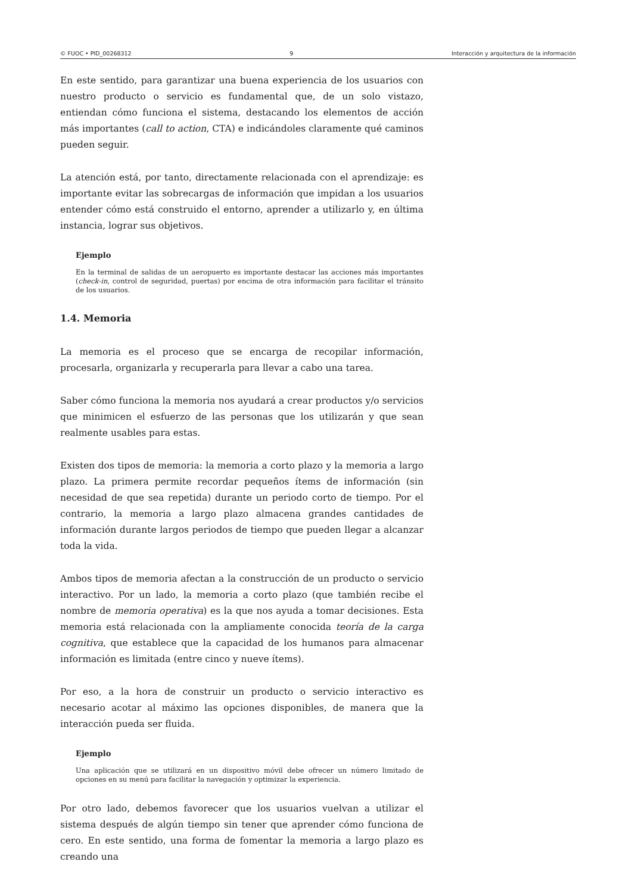© FUOC • PID_00268312 9 Interacción y arquitectura de la información
En este sentido, para garantizar una buena experiencia de los usuarios con nuestro producto o servicio es fundamental que, de un solo vistazo, entiendan cómo funciona el sistema, destacando los elementos de acción más importantes (call to action, CTA) e indicándoles claramente qué caminos pueden seguir.
La atención está, por tanto, directamente relacionada con el aprendizaje: es importante evitar las sobrecargas de información que impidan a los usuarios entender cómo está construido el entorno, aprender a utilizarlo y, en última instancia, lograr sus objetivos.
Ejemplo
En la terminal de salidas de un aeropuerto es importante destacar las acciones más importantes (check-in, control de seguridad, puertas) por encima de otra información para facilitar el tránsito de los usuarios.
1.4. Memoria
La memoria es el proceso que se encarga de recopilar información, procesarla, organizarla y recuperarla para llevar a cabo una tarea.
Saber cómo funciona la memoria nos ayudará a crear productos y/o servicios que minimicen el esfuerzo de las personas que los utilizarán y que sean realmente usables para estas.
Existen dos tipos de memoria: la memoria a corto plazo y la memoria a largo plazo. La primera permite recordar pequeños ítems de información (sin necesidad de que sea repetida) durante un periodo corto de tiempo. Por el contrario, la memoria a largo plazo almacena grandes cantidades de información durante largos periodos de tiempo que pueden llegar a alcanzar toda la vida.
Ambos tipos de memoria afectan a la construcción de un producto o servicio interactivo. Por un lado, la memoria a corto plazo (que también recibe el nombre de memoria operativa) es la que nos ayuda a tomar decisiones. Esta memoria está relacionada con la ampliamente conocida teoría de la carga cognitiva, que establece que la capacidad de los humanos para almacenar información es limitada (entre cinco y nueve ítems).
Por eso, a la hora de construir un producto o servicio interactivo es necesario acotar al máximo las opciones disponibles, de manera que la interacción pueda ser fluida.
Ejemplo
Una aplicación que se utilizará en un dispositivo móvil debe ofrecer un número limitado de opciones en su menú para facilitar la navegación y optimizar la experiencia.
Por otro lado, debemos favorecer que los usuarios vuelvan a utilizar el sistema después de algún tiempo sin tener que aprender cómo funciona de cero. En este sentido, una forma de fomentar la memoria a largo plazo es creando una